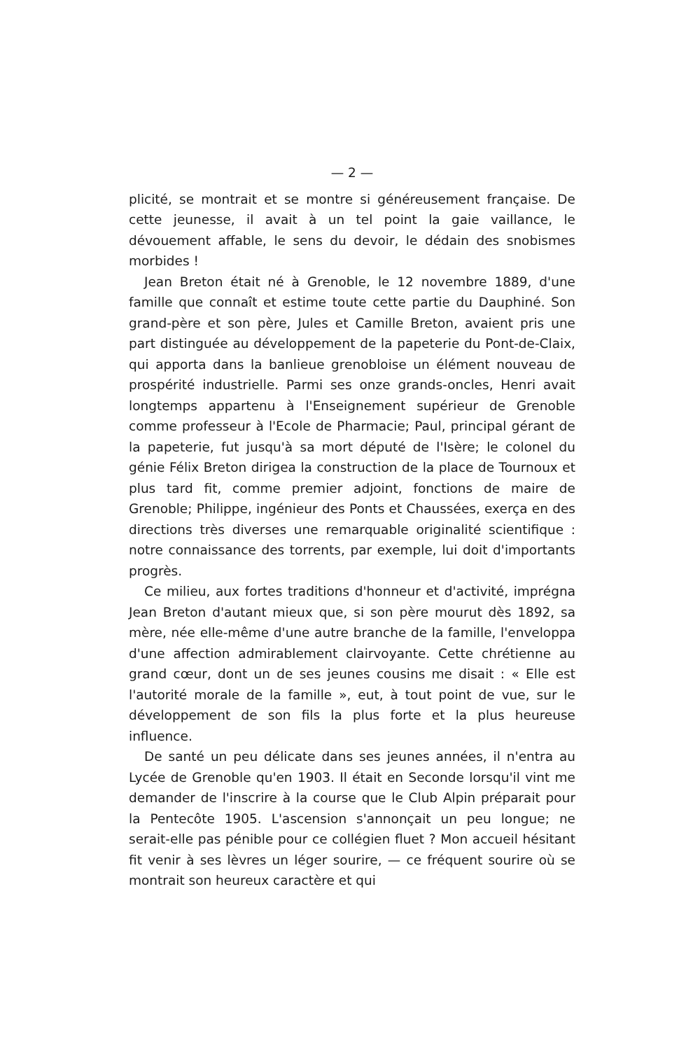— 2 —
plicité, se montrait et se montre si généreusement française. De cette jeunesse, il avait à un tel point la gaie vaillance, le dévouement affable, le sens du devoir, le dédain des snobismes morbides !
Jean Breton était né à Grenoble, le 12 novembre 1889, d'une famille que connaît et estime toute cette partie du Dauphiné. Son grand-père et son père, Jules et Camille Breton, avaient pris une part distinguée au développement de la papeterie du Pont-de-Claix, qui apporta dans la banlieue grenobloise un élément nouveau de prospérité industrielle. Parmi ses onze grands-oncles, Henri avait longtemps appartenu à l'Enseignement supérieur de Grenoble comme professeur à l'Ecole de Pharmacie; Paul, principal gérant de la papeterie, fut jusqu'à sa mort député de l'Isère; le colonel du génie Félix Breton dirigea la construction de la place de Tournoux et plus tard fit, comme premier adjoint, fonctions de maire de Grenoble; Philippe, ingénieur des Ponts et Chaussées, exerça en des directions très diverses une remarquable originalité scientifique : notre connaissance des torrents, par exemple, lui doit d'importants progrès.
Ce milieu, aux fortes traditions d'honneur et d'activité, imprégna Jean Breton d'autant mieux que, si son père mourut dès 1892, sa mère, née elle-même d'une autre branche de la famille, l'enveloppa d'une affection admirablement clairvoyante. Cette chrétienne au grand cœur, dont un de ses jeunes cousins me disait : « Elle est l'autorité morale de la famille », eut, à tout point de vue, sur le développement de son fils la plus forte et la plus heureuse influence.
De santé un peu délicate dans ses jeunes années, il n'entra au Lycée de Grenoble qu'en 1903. Il était en Seconde lorsqu'il vint me demander de l'inscrire à la course que le Club Alpin préparait pour la Pentecôte 1905. L'ascension s'annonçait un peu longue; ne serait-elle pas pénible pour ce collégien fluet ? Mon accueil hésitant fit venir à ses lèvres un léger sourire, — ce fréquent sourire où se montrait son heureux caractère et qui